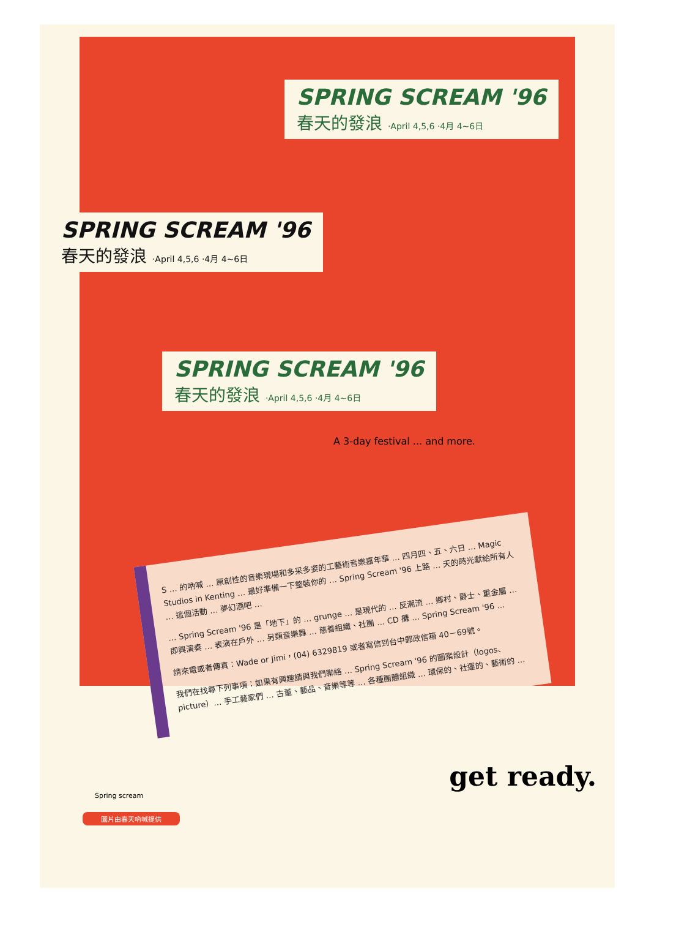SPRING SCREAM '96
春天的發浪 ·April 4,5,6 ·4月 4~6日
SPRING SCREAM '96
春天的發浪 ·April 4,5,6 ·4月 4~6日
SPRING SCREAM '96
春天的發浪 ·April 4,5,6 ·4月 4~6日
A 3-day festival ... and more.
S … 的吶喊 … 原創性的音樂現場和多采多姿的工藝術音樂嘉年華 … 四月四、五、六日 … Magic Studios in Kenting … 最好準備一下整裝你的 … Spring Scream '96 上路 … 天的時光獻給所有人 … 這個活動 … 夢幻酒吧 …
… Spring Scream '96 是「地下」的 … grunge … 是現代的 … 反潮流 … 鄉村、爵士、重金屬 … 即興演奏 … 表演在戶外 … 另類音樂舞 … 慈善組織、社團 … CD 攤 … Spring Scream '96 …
請來電或者傳真：Wade or Jimi，(04) 6329819 或者寫信到台中郵政信箱 40－69號。
我們在找尋下列事項：如果有興趣請與我們聯絡 … Spring Scream '96 的圖案設計（logos、picture）… 手工藝家們 … 古董、藝品、音樂等等 … 各種團體組織 … 環保的、社運的、藝術的 …
get ready.
Spring scream
圖片由春天吶喊提供